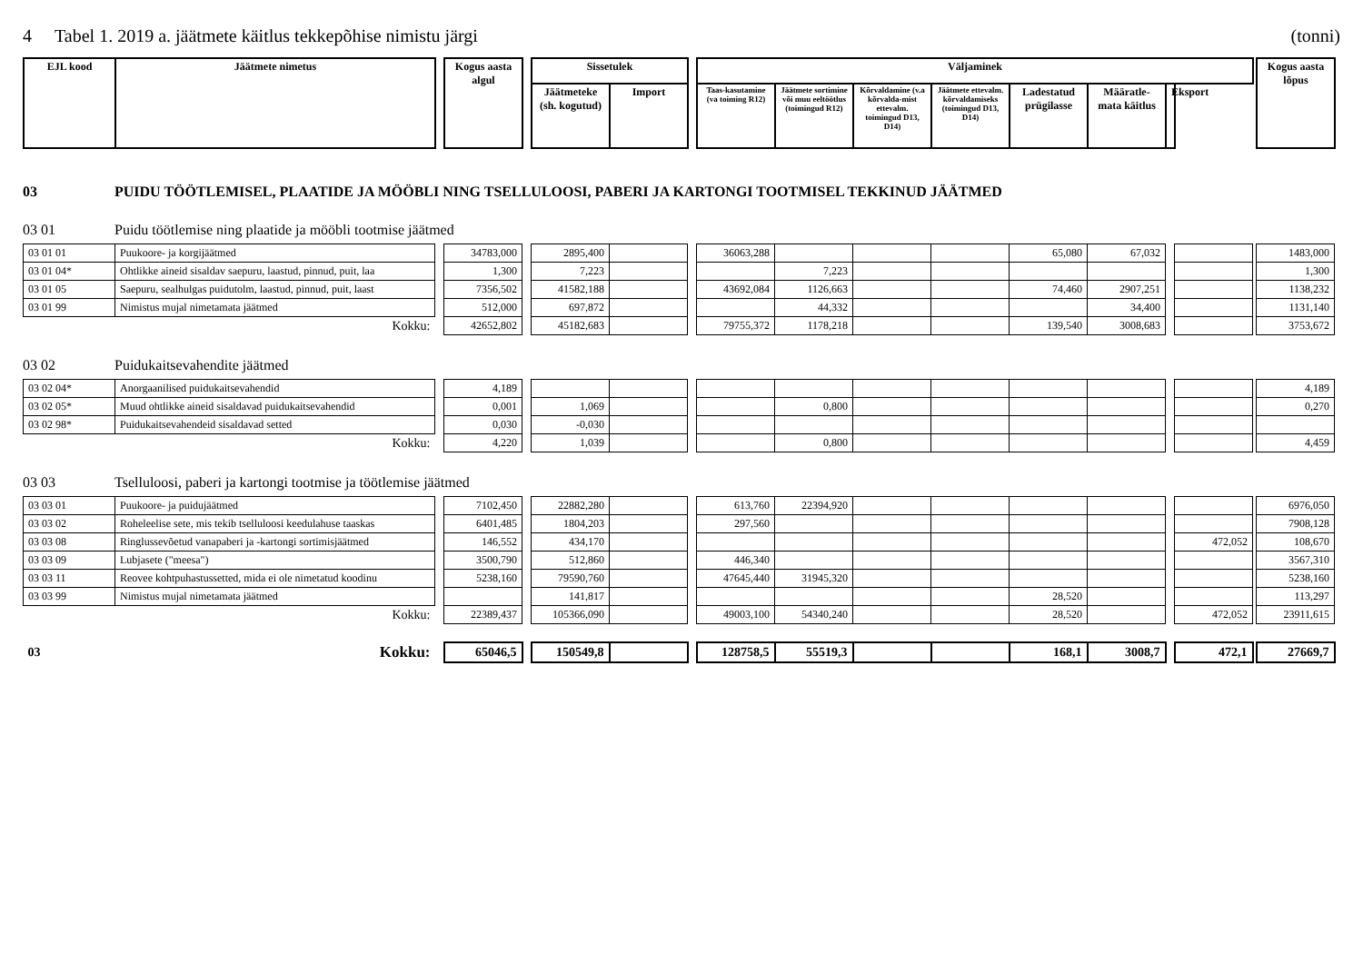4 Tabel 1. 2019 a. jäätmete käitlus tekkepõhise nimistu järgi (tonni)
| EJL kood | Jäätmete nimetus | | Kogus aasta algul | | Sissetulek | | | Väljaminek | | | | | | | | Kogus aasta lõpus |
| --- | --- | --- | --- | --- | --- | --- | --- | --- | --- | --- | --- | --- | --- | --- | --- | --- |
| | | | | | Jäätmeteke (sh. kogutud) | Import | | Taas-kasutamine (va toiming R12) | Jäätmete sortimine või muu eeltöötlus (toimingud R12) | Kõrvaldamine (v.a kõrvalda-mist ettevalm. toimingud D13, D14) | Jäätmete ettevalm. kõrvaldamiseks (toimingud D13, D14) | Ladestatud prügilasse | Määratle-mata käitlus | Eksport | | |
03 PUIDU TÖÖTLEMISEL, PLAATIDE JA MÖÖBLI NING TSELLULOOSI, PABERI JA KARTONGI TOOTMISEL TEKKINUD JÄÄTMED
03 01 Puidu töötlemise ning plaatide ja mööbli tootmise jäätmed
| 03 01 01 | Puukoore- ja korgijäätmed | | 34783,000 | | 2895,400 | | | 36063,288 | | | | 65,080 | 67,032 | | | | 1483,000 |
| 03 01 04* | Ohtlikke aineid sisaldav saepuru, laastud, pinnud, puit, laa | | 1,300 | | 7,223 | | | | 7,223 | | | | | | | | 1,300 |
| 03 01 05 | Saepuru, sealhulgas puidutolm, laastud, pinnud, puit, laast | | 7356,502 | | 41582,188 | | | 43692,084 | 1126,663 | | | 74,460 | 2907,251 | | | | 1138,232 |
| 03 01 99 | Nimistus mujal nimetamata jäätmed | | 512,000 | | 697,872 | | | | 44,332 | | | | 34,400 | | | | 1131,140 |
| | Kokku: | | 42652,802 | | 45182,683 | | | 79755,372 | 1178,218 | | | 139,540 | 3008,683 | | | | 3753,672 |
03 02 Puidukaitsevahendite jäätmed
| 03 02 04* | Anorgaanilised puidukaitsevahendid | | 4,189 | | | | | | | | | | | | | | 4,189 |
| 03 02 05* | Muud ohtlikke aineid sisaldavad puidukaitsevahendid | | 0,001 | | 1,069 | | | | 0,800 | | | | | | | | 0,270 |
| 03 02 98* | Puidukaitsevahendeid sisaldavad setted | | 0,030 | | -0,030 | | | | | | | | | | | | |
| | Kokku: | | 4,220 | | 1,039 | | | | 0,800 | | | | | | | | 4,459 |
03 03 Tselluloosi, paberi ja kartongi tootmise ja töötlemise jäätmed
| 03 03 01 | Puukoore- ja puidujäätmed | | 7102,450 | | 22882,280 | | | 613,760 | 22394,920 | | | | | | | | 6976,050 |
| 03 03 02 | Roheleelise sete, mis tekib tselluloosi keedulahuse taaskas | | 6401,485 | | 1804,203 | | | 297,560 | | | | | | | | | 7908,128 |
| 03 03 08 | Ringlussevõetud vanapaberi ja -kartongi sortimisjäätmed | | 146,552 | | 434,170 | | | | | | | | | | 472,052 | | 108,670 |
| 03 03 09 | Lubjasete ("meesa") | | 3500,790 | | 512,860 | | | 446,340 | | | | | | | | | 3567,310 |
| 03 03 11 | Reovee kohtpuhastussetted, mida ei ole nimetatud koodinu | | 5238,160 | | 79590,760 | | | 47645,440 | 31945,320 | | | | | | | | 5238,160 |
| 03 03 99 | Nimistus mujal nimetamata jäätmed | | | | 141,817 | | | | | | | 28,520 | | | | | 113,297 |
| | Kokku: | | 22389,437 | | 105366,090 | | | 49003,100 | 54340,240 | | | 28,520 | | | 472,052 | | 23911,615 |
| 03 | Kokku: | | 65046,5 | | 150549,8 | | | 128758,5 | 55519,3 | | | 168,1 | 3008,7 | | 472,1 | | 27669,7 |